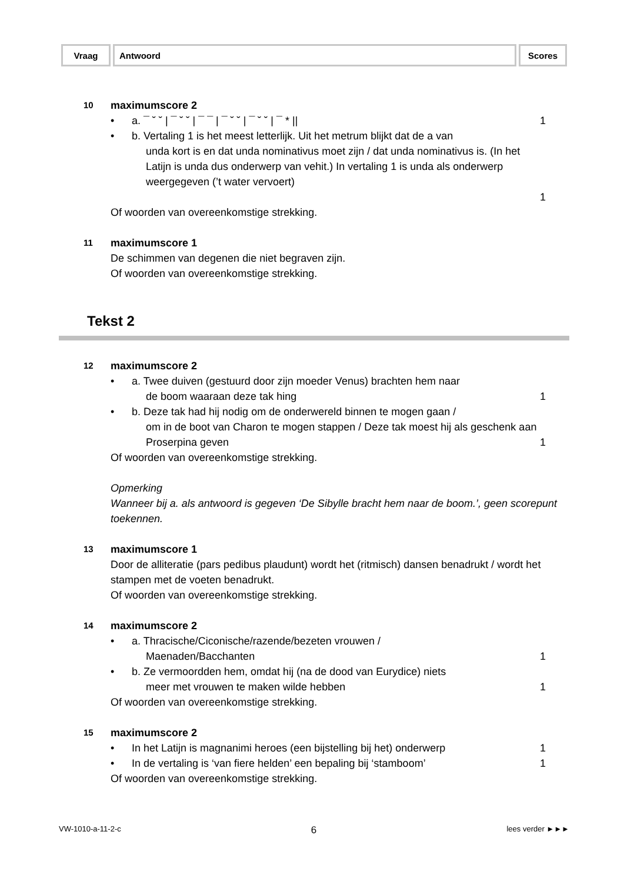| Vraag | Antwoord | Scores |
| --- | --- | --- |
10
maximumscore 2
• a. ¯ ˘ ˘ | ¯ ˘ ˘ | ¯ ¯ | ¯ ˘ ˘ | ¯ ˘ ˘ | ¯ * ||
1
• b. Vertaling 1 is het meest letterlijk. Uit het metrum blijkt dat de a van
unda kort is en dat unda nominativus moet zijn / dat unda nominativus is. (In het Latijn is unda dus onderwerp van vehit.) In vertaling 1 is unda als onderwerp weergegeven (’t water vervoert)
1
Of woorden van overeenkomstige strekking.
11
maximumscore 1
De schimmen van degenen die niet begraven zijn.
Of woorden van overeenkomstige strekking.
Tekst 2
12
maximumscore 2
• a. Twee duiven (gestuurd door zijn moeder Venus) brachten hem naar
de boom waaraan deze tak hing
1
• b. Deze tak had hij nodig om de onderwereld binnen te mogen gaan /
om in de boot van Charon te mogen stappen / Deze tak moest hij als geschenk aan Proserpina geven
1
Of woorden van overeenkomstige strekking.
Opmerking
Wanneer bij a. als antwoord is gegeven ‘De Sibylle bracht hem naar de boom.’, geen scorepunt toekennen.
13
maximumscore 1
Door de alliteratie (pars pedibus plaudunt) wordt het (ritmisch) dansen benadrukt / wordt het stampen met de voeten benadrukt.
Of woorden van overeenkomstige strekking.
14
maximumscore 2
• a. Thracische/Ciconische/razende/bezeten vrouwen /
Maenaden/Bacchanten
1
• b. Ze vermoordden hem, omdat hij (na de dood van Eurydice) niets
meer met vrouwen te maken wilde hebben
1
Of woorden van overeenkomstige strekking.
15
maximumscore 2
• In het Latijn is magnanimi heroes (een bijstelling bij het) onderwerp
1
• In de vertaling is ‘van fiere helden’ een bepaling bij ‘stamboom’
1
Of woorden van overeenkomstige strekking.
VW-1010-a-11-2-c 6 lees verder ►►►